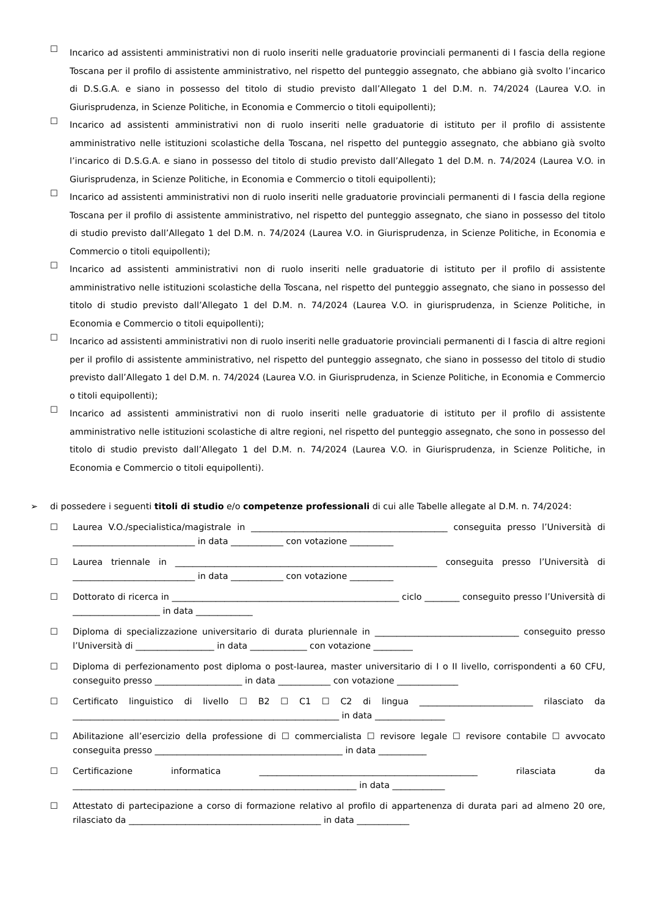☐ Incarico ad assistenti amministrativi non di ruolo inseriti nelle graduatorie provinciali permanenti di I fascia della regione Toscana per il profilo di assistente amministrativo, nel rispetto del punteggio assegnato, che abbiano già svolto l’incarico di D.S.G.A. e siano in possesso del titolo di studio previsto dall’Allegato 1 del D.M. n. 74/2024 (Laurea V.O. in Giurisprudenza, in Scienze Politiche, in Economia e Commercio o titoli equipollenti);
☐ Incarico ad assistenti amministrativi non di ruolo inseriti nelle graduatorie di istituto per il profilo di assistente amministrativo nelle istituzioni scolastiche della Toscana, nel rispetto del punteggio assegnato, che abbiano già svolto l’incarico di D.S.G.A. e siano in possesso del titolo di studio previsto dall’Allegato 1 del D.M. n. 74/2024 (Laurea V.O. in Giurisprudenza, in Scienze Politiche, in Economia e Commercio o titoli equipollenti);
☐ Incarico ad assistenti amministrativi non di ruolo inseriti nelle graduatorie provinciali permanenti di I fascia della regione Toscana per il profilo di assistente amministrativo, nel rispetto del punteggio assegnato, che siano in possesso del titolo di studio previsto dall’Allegato 1 del D.M. n. 74/2024 (Laurea V.O. in Giurisprudenza, in Scienze Politiche, in Economia e Commercio o titoli equipollenti);
☐ Incarico ad assistenti amministrativi non di ruolo inseriti nelle graduatorie di istituto per il profilo di assistente amministrativo nelle istituzioni scolastiche della Toscana, nel rispetto del punteggio assegnato, che siano in possesso del titolo di studio previsto dall’Allegato 1 del D.M. n. 74/2024 (Laurea V.O. in giurisprudenza, in Scienze Politiche, in Economia e Commercio o titoli equipollenti);
☐ Incarico ad assistenti amministrativi non di ruolo inseriti nelle graduatorie provinciali permanenti di I fascia di altre regioni per il profilo di assistente amministrativo, nel rispetto del punteggio assegnato, che siano in possesso del titolo di studio previsto dall’Allegato 1 del D.M. n. 74/2024 (Laurea V.O. in Giurisprudenza, in Scienze Politiche, in Economia e Commercio o titoli equipollenti);
☐ Incarico ad assistenti amministrativi non di ruolo inseriti nelle graduatorie di istituto per il profilo di assistente amministrativo nelle istituzioni scolastiche di altre regioni, nel rispetto del punteggio assegnato, che sono in possesso del titolo di studio previsto dall’Allegato 1 del D.M. n. 74/2024 (Laurea V.O. in Giurisprudenza, in Scienze Politiche, in Economia e Commercio o titoli equipollenti).
➢ di possedere i seguenti titoli di studio e/o competenze professionali di cui alle Tabelle allegate al D.M. n. 74/2024:
☐ Laurea V.O./specialistica/magistrale in _____________________________________________ conseguita presso l’Università di ____________________________ in data ____________ con votazione __________
☐ Laurea triennale in ____________________________________________________________ conseguita presso l’Università di ____________________________ in data ____________ con votazione __________
☐ Dottorato di ricerca in ____________________________________________________ ciclo ________ conseguito presso l’Università di ____________________ in data _____________
☐ Diploma di specializzazione universitario di durata pluriennale in _________________________________ conseguito presso l’Università di __________________ in data _____________ con votazione _________
☐ Diploma di perfezionamento post diploma o post-laurea, master universitario di I o II livello, corrispondenti a 60 CFU, conseguito presso ____________________ in data ____________ con votazione ______________
☐ Certificato linguistico di livello ☐ B2 ☐ C1 ☐ C2 di lingua __________________________ rilasciato da _____________________________________________________________ in data ________________
☐ Abilitazione all’esercizio della professione di ☐ commercialista ☐ revisore legale ☐ revisore contabile ☐ avvocato conseguita presso ___________________________________________ in data ___________
☐ Certificazione informatica __________________________________________________ rilasciata da _________________________________________________________________ in data ____________
☐ Attestato di partecipazione a corso di formazione relativo al profilo di appartenenza di durata pari ad almeno 20 ore, rilasciato da ____________________________________________ in data ____________